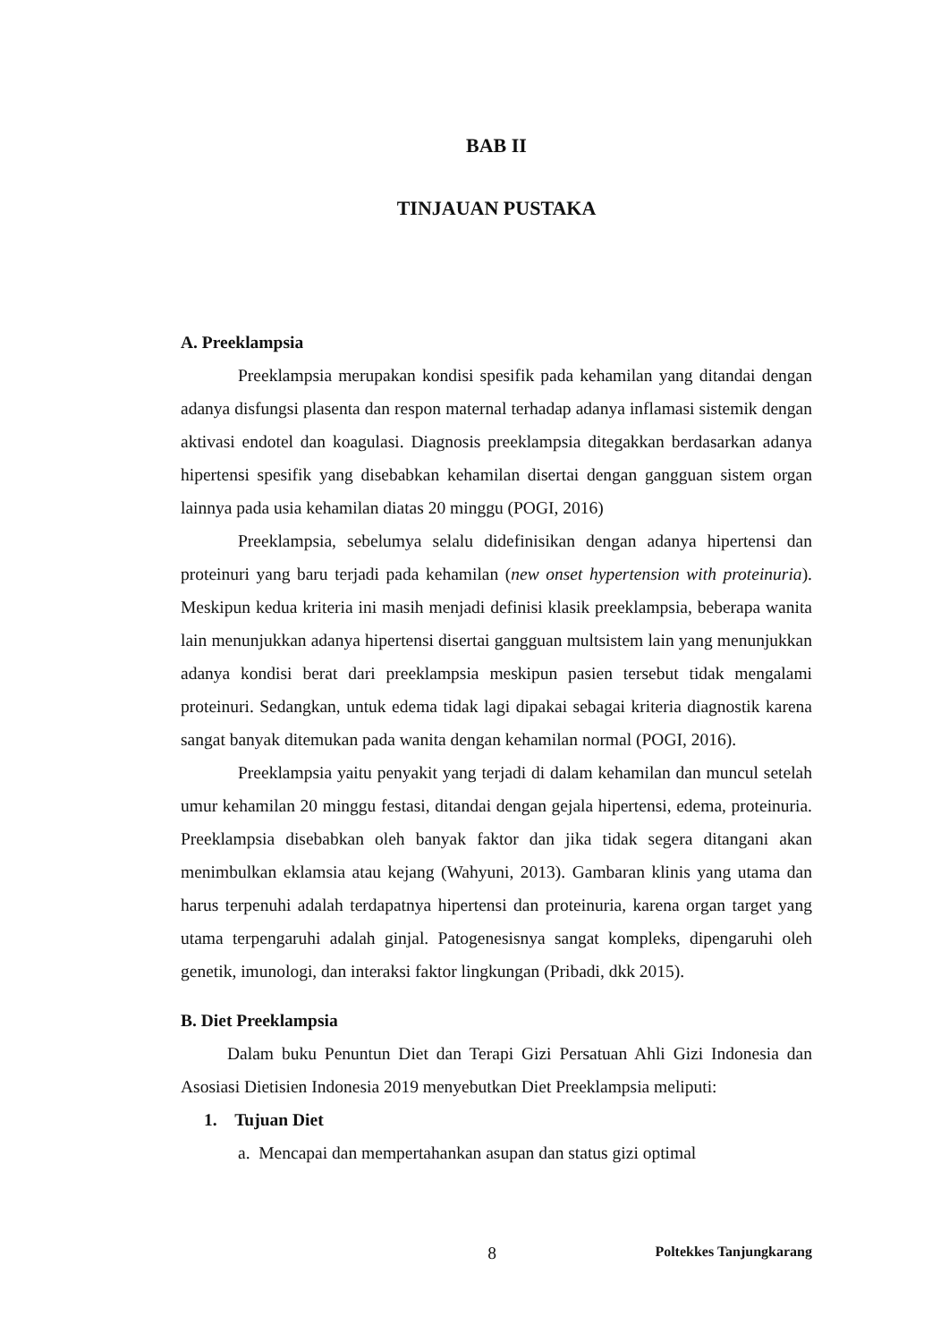BAB II
TINJAUAN PUSTAKA
A. Preeklampsia
Preeklampsia merupakan kondisi spesifik pada kehamilan yang ditandai dengan adanya disfungsi plasenta dan respon maternal terhadap adanya inflamasi sistemik dengan aktivasi endotel dan koagulasi. Diagnosis preeklampsia ditegakkan berdasarkan adanya hipertensi spesifik yang disebabkan kehamilan disertai dengan gangguan sistem organ lainnya pada usia kehamilan diatas 20 minggu (POGI, 2016)
Preeklampsia, sebelumya selalu didefinisikan dengan adanya hipertensi dan proteinuri yang baru terjadi pada kehamilan (new onset hypertension with proteinuria). Meskipun kedua kriteria ini masih menjadi definisi klasik preeklampsia, beberapa wanita lain menunjukkan adanya hipertensi disertai gangguan multsistem lain yang menunjukkan adanya kondisi berat dari preeklampsia meskipun pasien tersebut tidak mengalami proteinuri. Sedangkan, untuk edema tidak lagi dipakai sebagai kriteria diagnostik karena sangat banyak ditemukan pada wanita dengan kehamilan normal (POGI, 2016).
Preeklampsia yaitu penyakit yang terjadi di dalam kehamilan dan muncul setelah umur kehamilan 20 minggu festasi, ditandai dengan gejala hipertensi, edema, proteinuria. Preeklampsia disebabkan oleh banyak faktor dan jika tidak segera ditangani akan menimbulkan eklamsia atau kejang (Wahyuni, 2013). Gambaran klinis yang utama dan harus terpenuhi adalah terdapatnya hipertensi dan proteinuria, karena organ target yang utama terpengaruhi adalah ginjal. Patogenesisnya sangat kompleks, dipengaruhi oleh genetik, imunologi, dan interaksi faktor lingkungan (Pribadi, dkk 2015).
B. Diet Preeklampsia
Dalam buku Penuntun Diet dan Terapi Gizi Persatuan Ahli Gizi Indonesia dan Asosiasi Dietisien Indonesia 2019 menyebutkan Diet Preeklampsia meliputi:
1. Tujuan Diet
a. Mencapai dan mempertahankan asupan dan status gizi optimal
8 Poltekkes Tanjungkarang